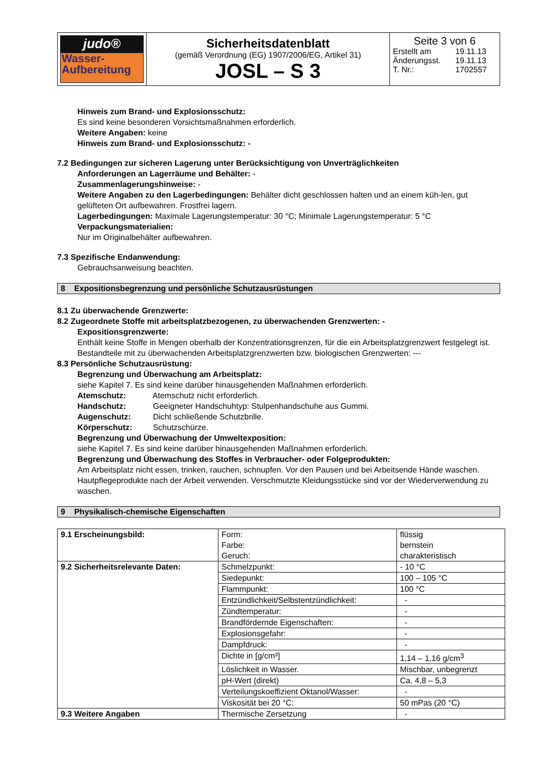| judo® Wasser- Aufbereitung | Sicherheitsdatenblatt (gemäß Verordnung (EG) 1907/2006/EG, Artikel 31) JOSL – S 3 | Seite 3 von 6 / Erstellt am / 19.11.13 / / Änderungsst. / 19.11.13 / / T. Nr.: / 1702557 / |
Hinweis zum Brand- und Explosionsschutz:
Es sind keine besonderen Vorsichtsmaßnahmen erforderlich.
Weitere Angaben: keine
Hinweis zum Brand- und Explosionsschutz: -
7.2 Bedingungen zur sicheren Lagerung unter Berücksichtigung von Unverträglichkeiten
Anforderungen an Lagerräume und Behälter: -
Zusammenlagerungshinweise: -
Weitere Angaben zu den Lagerbedingungen: Behälter dicht geschlossen halten und an einem küh-len, gut gelüfteten Ort aufbewahren. Frostfrei lagern.
Lagerbedingungen: Maximale Lagerungstemperatur: 30 °C; Minimale Lagerungstemperatur: 5 °C
Verpackungsmaterialien:
Nur im Originalbehälter aufbewahren.
7.3 Spezifische Endanwendung:
Gebrauchsanweisung beachten.
8 Expositionsbegrenzung und persönliche Schutzausrüstungen
8.1 Zu überwachende Grenzwerte:
8.2 Zugeordnete Stoffe mit arbeitsplatzbezogenen, zu überwachenden Grenzwerten: -
Expositionsgrenzwerte:
Enthält keine Stoffe in Mengen oberhalb der Konzentrationsgrenzen, für die ein Arbeitsplatzgrenzwert festgelegt ist.
Bestandteile mit zu überwachenden Arbeitsplatzgrenzwerten bzw. biologischen Grenzwerten: ---
8.3 Persönliche Schutzausrüstung:
Begrenzung und Überwachung am Arbeitsplatz:
siehe Kapitel 7. Es sind keine darüber hinausgehenden Maßnahmen erforderlich.
Atemschutz: Atemschutz nicht erforderlich.
Handschutz: Geeigneter Handschuhtyp: Stulpenhandschuhe aus Gummi.
Augenschutz: Dicht schließende Schutzbrille.
Körperschutz: Schutzschürze.
Begrenzung und Überwachung der Umweltexposition:
siehe Kapitel 7. Es sind keine darüber hinausgehenden Maßnahmen erforderlich.
Begrenzung und Überwachung des Stoffes in Verbraucher- oder Folgeprodukten:
Am Arbeitsplatz nicht essen, trinken, rauchen, schnupfen. Vor den Pausen und bei Arbeitsende Hände waschen. Hautpflegeprodukte nach der Arbeit verwenden. Verschmutzte Kleidungsstücke sind vor der Wiederverwendung zu waschen.
9 Physikalisch-chemische Eigenschaften
| 9.1 Erscheinungsbild: | Form: Farbe: Geruch: | flüssig bernstein charakteristisch |
| 9.2 Sicherheitsrelevante Daten: | Schmelzpunkt: | - 10 °C |
| | Siedepunkt: | 100 – 105 °C |
| | Flammpunkt: | 100 °C |
| | Entzündlichkeit/Selbstentzündlichkeit: | - |
| | Zündtemperatur: | - |
| | Brandfördernde Eigenschaften: | - |
| | Explosionsgefahr: | - |
| | Dampfdruck: | - |
| | Dichte in [g/cm³] | 1,14 – 1,16 g/cm<sup>3</sup> |
| | Löslichkeit in Wasser. | Mischbar, unbegrenzt |
| | pH-Wert (direkt) | Ca. 4,8 – 5,3 |
| | Verteilungskoeffizient Oktanol/Wasser: | - |
| | Viskosität bei 20 °C: | 50 mPas (20 °C) |
| 9.3 Weitere Angaben | Thermische Zersetzung | - |